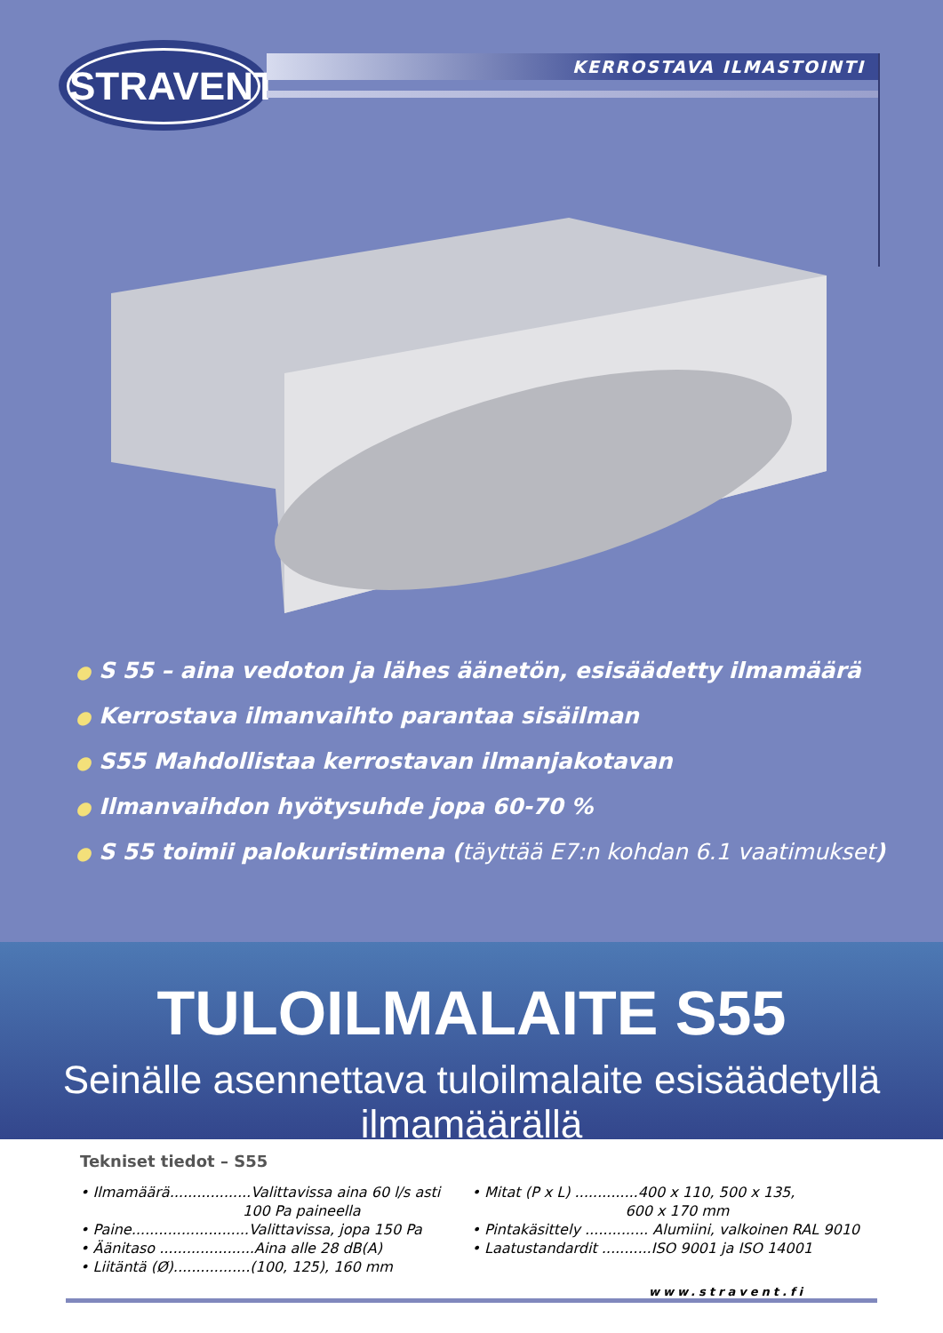STRAVENT
KERROSTAVA ILMASTOINTI
● S 55 – aina vedoton ja lähes äänetön, esisäädetty ilmamäärä
● Kerrostava ilmanvaihto parantaa sisäilman
● S55 Mahdollistaa kerrostavan ilmanjakotavan
● Ilmanvaihdon hyötysuhde jopa 60-70 %
● S 55 toimii palokuristimena (täyttää E7:n kohdan 6.1 vaatimukset)
TULOILMALAITE S55
Seinälle asennettava tuloilmalaite esisäädetyllä ilmamäärällä
Tekniset tiedot – S55
• Ilmamäärä..................Valittavissa aina 60 l/s asti
100 Pa paineella
• Paine..........................Valittavissa, jopa 150 Pa
• Äänitaso .....................Aina alle 28 dB(A)
• Liitäntä (Ø).................(100, 125), 160 mm
• Mitat (P x L) ..............400 x 110, 500 x 135,
600 x 170 mm
• Pintakäsittely .............. Alumiini, valkoinen RAL 9010
• Laatustandardit ...........ISO 9001 ja ISO 14001
www.stravent.fi